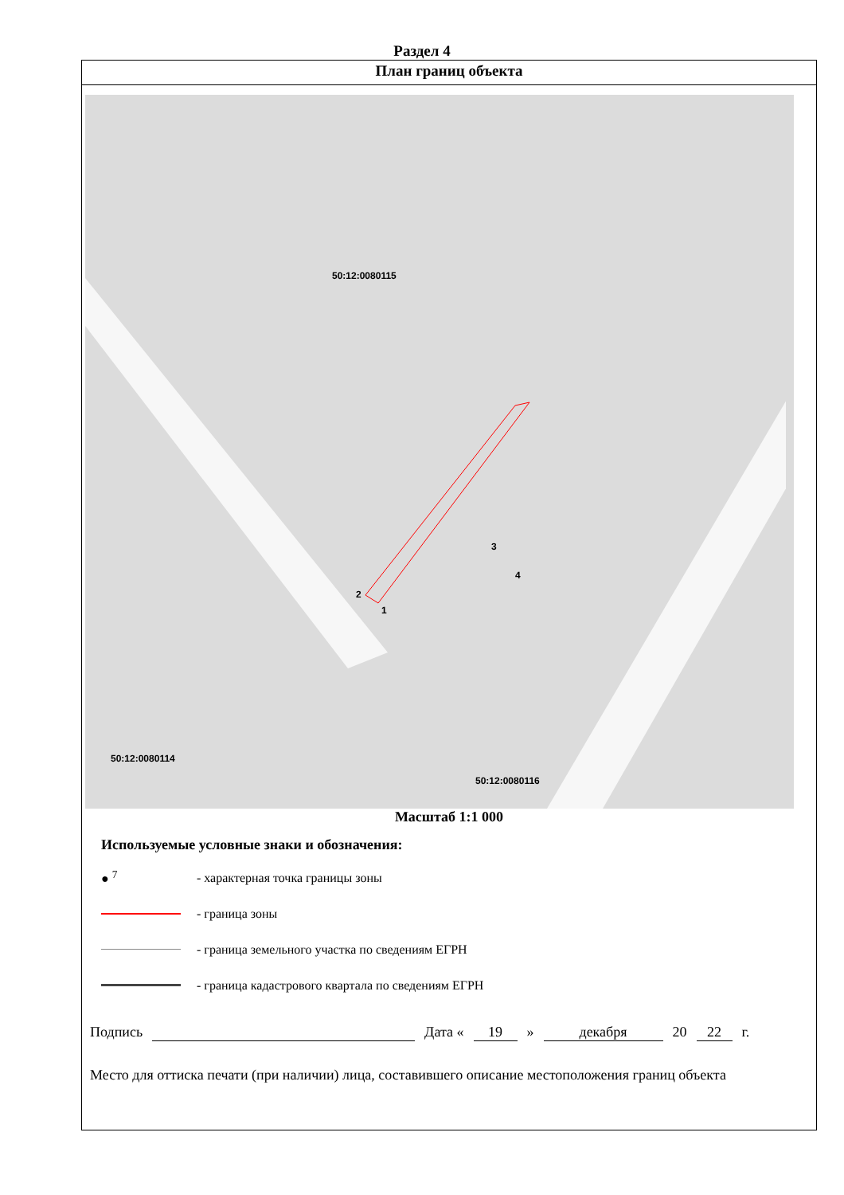Раздел 4
План границ объекта
50:12:0080115
50:12:0080116
50:12:0080114
3
4
2
1
Масштаб 1:1 000
Используемые условные знаки и обозначения:
● <sup>7</sup>
- характерная точка границы зоны
- граница зоны
- граница земельного участка по сведениям ЕГРН
- граница кадастрового квартала по сведениям ЕГРН
Подпись Дата « 19 » декабря 20 22 г.
Место для оттиска печати (при наличии) лица, составившего описание местоположения границ объекта